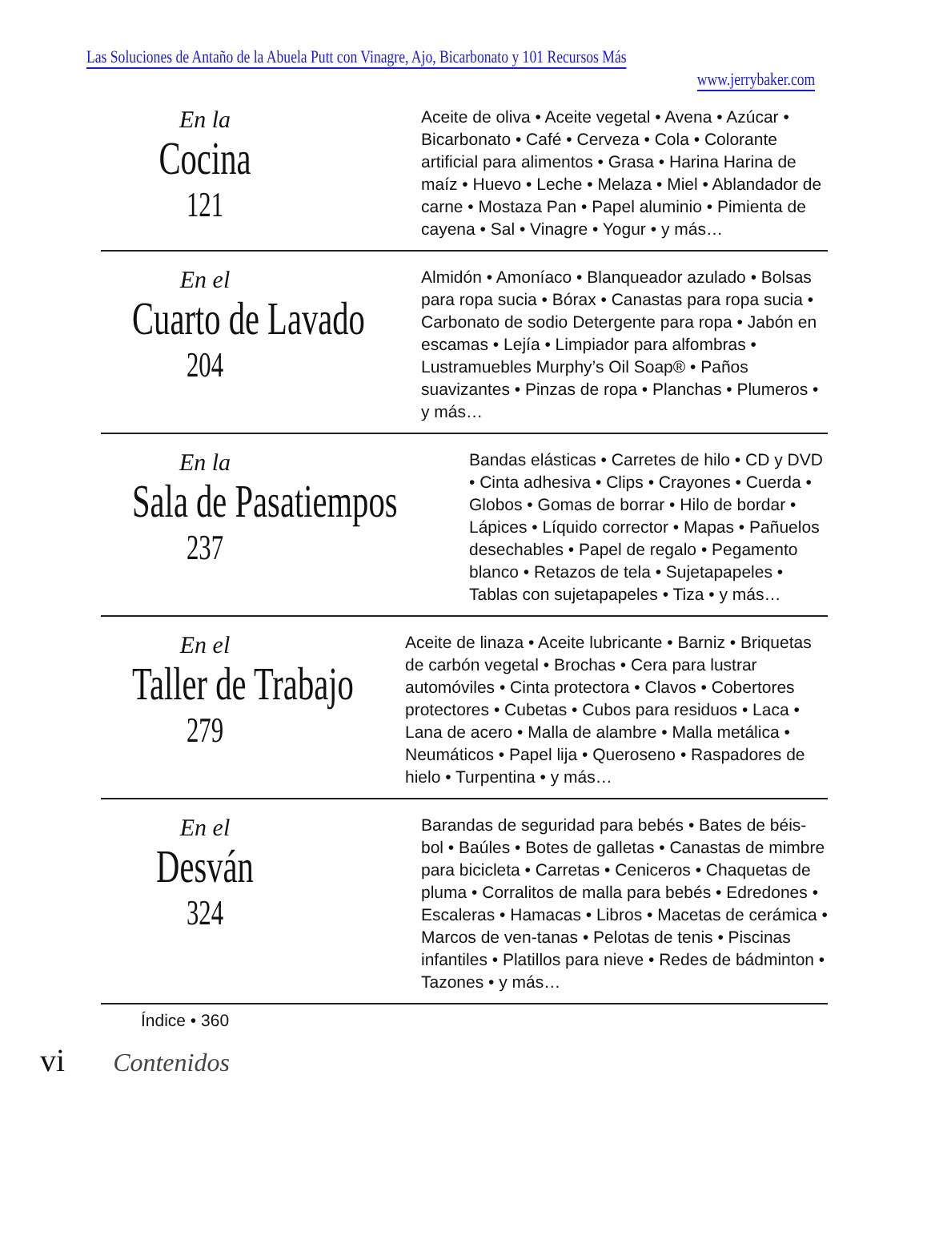Las Soluciones de Antaño de la Abuela Putt con Vinagre, Ajo, Bicarbonato y 101 Recursos Más www.jerrybaker.com
En la
Cocina
121
Aceite de oliva • Aceite vegetal • Avena • Azúcar • Bicarbonato • Café • Cerveza • Cola • Colorante artificial para alimentos • Grasa • Harina Harina de maíz • Huevo • Leche • Melaza • Miel • Ablandador de carne • Mostaza Pan • Papel aluminio • Pimienta de cayena • Sal • Vinagre • Yogur • y más…
En el
Cuarto de Lavado
204
Almidón • Amoníaco • Blanqueador azulado • Bolsas para ropa sucia • Bórax • Canastas para ropa sucia • Carbonato de sodio Detergente para ropa • Jabón en escamas • Lejía • Limpiador para alfombras • Lustramuebles Murphy’s Oil Soap® • Paños suavizantes • Pinzas de ropa • Planchas • Plumeros • y más…
En la
Sala de Pasatiempos
237
Bandas elásticas • Carretes de hilo • CD y DVD • Cinta adhesiva • Clips • Crayones • Cuerda • Globos • Gomas de borrar • Hilo de bordar • Lápices • Líquido corrector • Mapas • Pañuelos desechables • Papel de regalo • Pegamento blanco • Retazos de tela • Sujetapapeles • Tablas con sujetapapeles • Tiza • y más…
En el
Taller de Trabajo
279
Aceite de linaza • Aceite lubricante • Barniz • Briquetas de carbón vegetal • Brochas • Cera para lustrar automóviles • Cinta protectora • Clavos • Cobertores protectores • Cubetas • Cubos para residuos • Laca • Lana de acero • Malla de alambre • Malla metálica • Neumáticos • Papel lija • Queroseno • Raspadores de hielo • Turpentina • y más…
En el
Desván
324
Barandas de seguridad para bebés • Bates de béis-bol • Baúles • Botes de galletas • Canastas de mimbre para bicicleta • Carretas • Ceniceros • Chaquetas de pluma • Corralitos de malla para bebés • Edredones • Escaleras • Hamacas • Libros • Macetas de cerámica • Marcos de ven-tanas • Pelotas de tenis • Piscinas infantiles • Platillos para nieve • Redes de bádminton • Tazones • y más…
Índice • 360
vi Contenidos